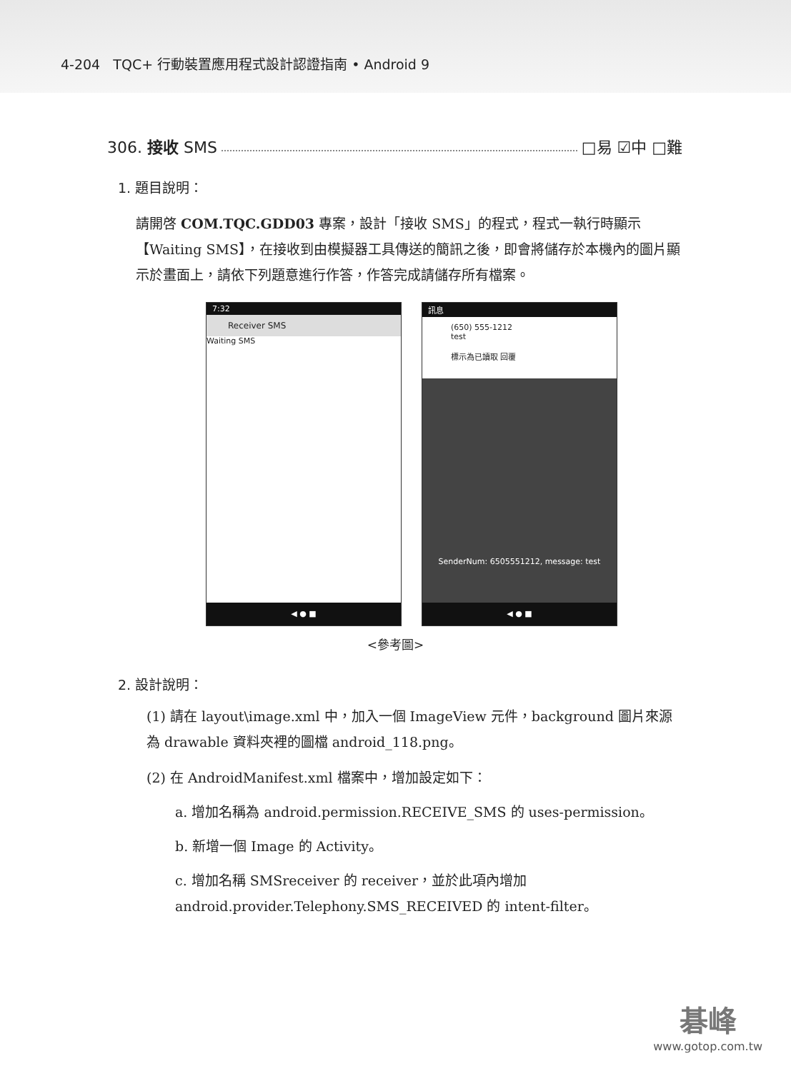4-204 TQC+ 行動裝置應用程式設計認證指南 • Android 9
306. 接收 SMS □易 ☑中 □難
1. 題目說明：
請開啓 COM.TQC.GDD03 專案，設計「接收 SMS」的程式，程式一執行時顯示【Waiting SMS】，在接收到由模擬器工具傳送的簡訊之後，即會將儲存於本機內的圖片顯示於畫面上，請依下列題意進行作答，作答完成請儲存所有檔案。
7:32
Receiver SMS
Waiting SMS
◀ ● ■
訊息
(650) 555-1212
test
標示為已讀取 回覆
SenderNum: 6505551212, message: test
◀ ● ■
<參考圖>
2. 設計說明：
(1) 請在 layout\image.xml 中，加入一個 ImageView 元件，background 圖片來源為 drawable 資料夾裡的圖檔 android_118.png。
(2) 在 AndroidManifest.xml 檔案中，增加設定如下：
a. 增加名稱為 android.permission.RECEIVE_SMS 的 uses-permission。
b. 新增一個 Image 的 Activity。
c. 增加名稱 SMSreceiver 的 receiver，並於此項內增加 android.provider.Telephony.SMS_RECEIVED 的 intent-filter。
碁峰
www.gotop.com.tw